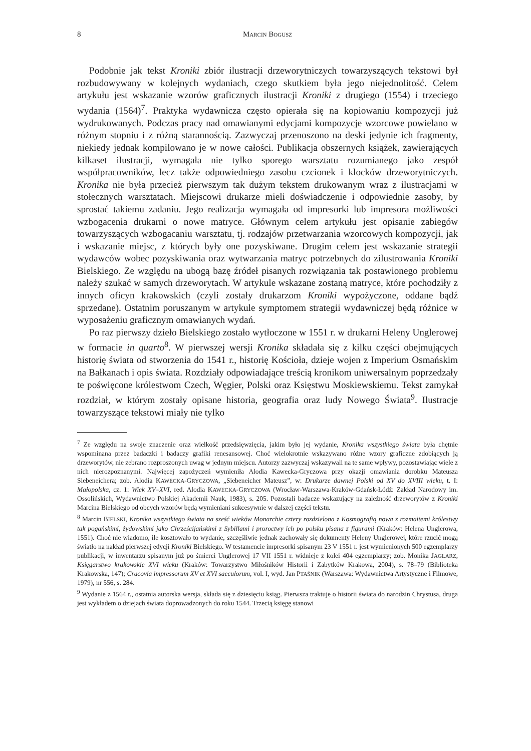8 MARCIN BOGUSZ
Podobnie jak tekst Kroniki zbiór ilustracji drzeworytniczych towarzyszących tekstowi był rozbudowywany w kolejnych wydaniach, czego skutkiem była jego niejednolitość. Celem artykułu jest wskazanie wzorów graficznych ilustracji Kroniki z drugiego (1554) i trzeciego wydania (1564)<sup>7</sup>. Praktyka wydawnicza często opierała się na kopiowaniu kompozycji już wydrukowanych. Podczas pracy nad omawianymi edycjami kompozycje wzorcowe powielano w różnym stopniu i z różną starannością. Zazwyczaj przenoszono na deski jedynie ich fragmenty, niekiedy jednak kompilowano je w nowe całości. Publikacja obszernych książek, zawierających kilkaset ilustracji, wymagała nie tylko sporego warsztatu rozumianego jako zespół współpracowników, lecz także odpowiedniego zasobu czcionek i klocków drzeworytniczych. Kronika nie była przecież pierwszym tak dużym tekstem drukowanym wraz z ilustracjami w stołecznych warsztatach. Miejscowi drukarze mieli doświadczenie i odpowiednie zasoby, by sprostać takiemu zadaniu. Jego realizacja wymagała od impresorki lub impresora możliwości wzbogacenia drukarni o nowe matryce. Głównym celem artykułu jest opisanie zabiegów towarzyszących wzbogacaniu warsztatu, tj. rodzajów przetwarzania wzorcowych kompozycji, jak i wskazanie miejsc, z których były one pozyskiwane. Drugim celem jest wskazanie strategii wydawców wobec pozyskiwania oraz wytwarzania matryc potrzebnych do zilustrowania Kroniki Bielskiego. Ze względu na ubogą bazę źródeł pisanych rozwiązania tak postawionego problemu należy szukać w samych drzeworytach. W artykule wskazane zostaną matryce, które pochodziły z innych oficyn krakowskich (czyli zostały drukarzom Kroniki wypożyczone, oddane bądź sprzedane). Ostatnim poruszanym w artykule symptomem strategii wydawniczej będą różnice w wyposażeniu graficznym omawianych wydań.
Po raz pierwszy dzieło Bielskiego zostało wytłoczone w 1551 r. w drukarni Heleny Unglerowej w formacie in quarto<sup>8</sup>. W pierwszej wersji Kronika składała się z kilku części obejmujących historię świata od stworzenia do 1541 r., historię Kościoła, dzieje wojen z Imperium Osmańskim na Bałkanach i opis świata. Rozdziały odpowiadające treścią kronikom uniwersalnym poprzedzały te poświęcone królestwom Czech, Węgier, Polski oraz Księstwu Moskiewskiemu. Tekst zamykał rozdział, w którym zostały opisane historia, geografia oraz ludy Nowego Świata<sup>9</sup>. Ilustracje towarzyszące tekstowi miały nie tylko
<sup>7</sup> Ze względu na swoje znaczenie oraz wielkość przedsięwzięcia, jakim było jej wydanie, Kronika wszystkiego świata była chętnie wspominana przez badaczki i badaczy grafiki renesansowej. Choć wielokrotnie wskazywano różne wzory graficzne zdobiących ją drzeworytów, nie zebrano rozproszonych uwag w jednym miejscu. Autorzy zazwyczaj wskazywali na te same wpływy, pozostawiając wiele z nich nierozpoznanymi. Najwięcej zapożyczeń wymieniła Alodia Kawecka-Gryczowa przy okazji omawiania dorobku Mateusza Siebeneichera; zob. Alodia KAWECKA-GRYCZOWA, „Siebeneicher Mateusz”, w: Drukarze dawnej Polski od XV do XVIII wieku, t. I: Małopolska, cz. 1: Wiek XV–XVI, red. Alodia KAWECKA-GRYCZOWA (Wrocław-Warszawa-Kraków-Gdańsk-Łódź: Zakład Narodowy im. Ossolińskich, Wydawnictwo Polskiej Akademii Nauk, 1983), s. 205. Pozostali badacze wskazujący na zależność drzeworytów z Kroniki Marcina Bielskiego od obcych wzorów będą wymieniani sukcesywnie w dalszej części tekstu.
<sup>8</sup> Marcin BIELSKI, Kronika wszystkiego świata na sześć wieków Monarchie cztery rozdzielona z Kosmografią nowa z rozmaitemi królestwy tak pogańskimi, żydowskimi jako Chrześcijańskimi z Sybillami i proroctwy ich po polsku pisana z figurami (Kraków: Helena Unglerowa, 1551). Choć nie wiadomo, ile kosztowało to wydanie, szczęśliwie jednak zachowały się dokumenty Heleny Unglerowej, które rzucić mogą światło na nakład pierwszej edycji Kroniki Bielskiego. W testamencie impresorki spisanym 23 V 1551 r. jest wymienionych 500 egzemplarzy publikacji, w inwentarzu spisanym już po śmierci Unglerowej 17 VII 1551 r. widnieje z kolei 404 egzemplarzy; zob. Monika JAGLARZ, Księgarstwo krakowskie XVI wieku (Kraków: Towarzystwo Miłośników Historii i Zabytków Krakowa, 2004), s. 78–79 (Biblioteka Krakowska, 147); Cracovia impressorum XV et XVI saeculorum, vol. I, wyd. Jan PTAŚNIK (Warszawa: Wydawnictwa Artystyczne i Filmowe, 1979), nr 556, s. 284.
<sup>9</sup> Wydanie z 1564 r., ostatnia autorska wersja, składa się z dziesięciu ksiąg. Pierwsza traktuje o historii świata do narodzin Chrystusa, druga jest wykładem o dziejach świata doprowadzonych do roku 1544. Trzecią księgę stanowi